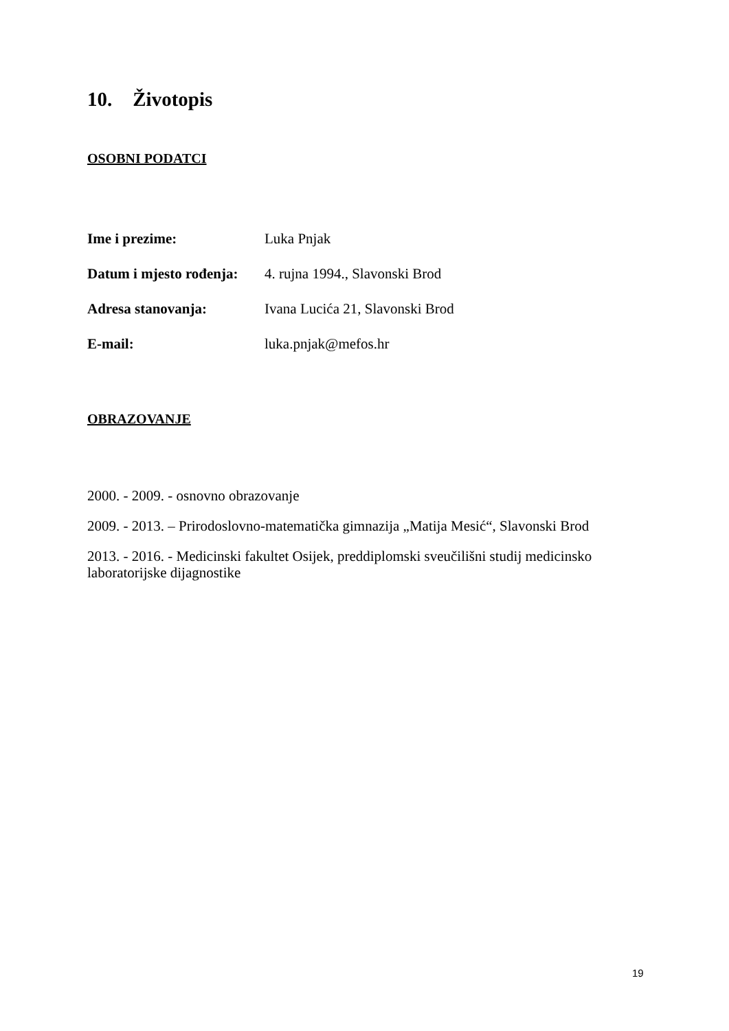10. Životopis
OSOBNI PODATCI
Ime i prezime: Luka Pnjak
Datum i mjesto rođenja: 4. rujna 1994., Slavonski Brod
Adresa stanovanja: Ivana Lucića 21, Slavonski Brod
E-mail: luka.pnjak@mefos.hr
OBRAZOVANJE
2000. - 2009. - osnovno obrazovanje
2009. - 2013. – Prirodoslovno-matematička gimnazija „Matija Mesić“, Slavonski Brod
2013. - 2016. - Medicinski fakultet Osijek, preddiplomski sveučilišni studij medicinsko laboratorijske dijagnostike
19